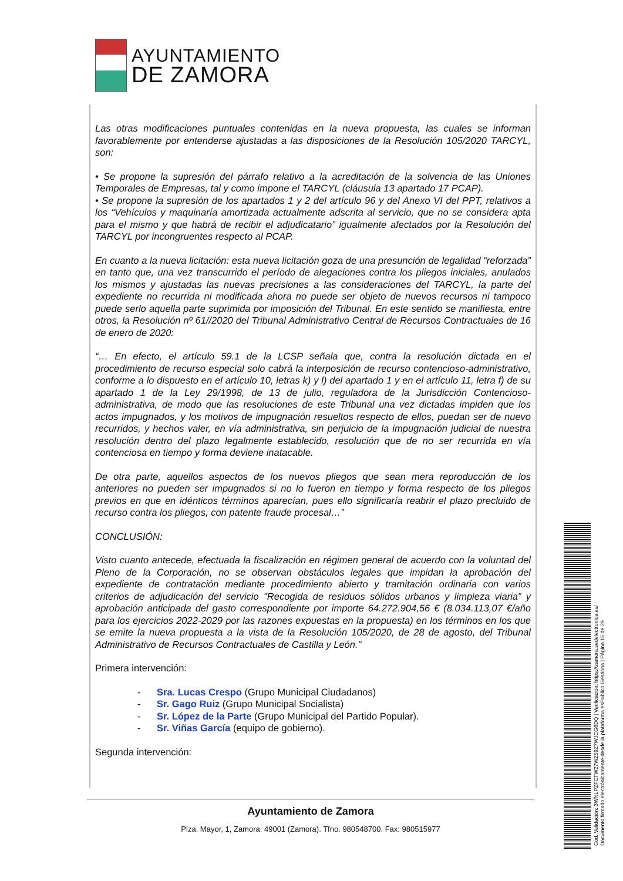AYUNTAMIENTO
DE ZAMORA
Las otras modificaciones puntuales contenidas en la nueva propuesta, las cuales se informan favorablemente por entenderse ajustadas a las disposiciones de la Resolución 105/2020 TARCYL, son:
• Se propone la supresión del párrafo relativo a la acreditación de la solvencia de las Uniones Temporales de Empresas, tal y como impone el TARCYL (cláusula 13 apartado 17 PCAP).
• Se propone la supresión de los apartados 1 y 2 del artículo 96 y del Anexo VI del PPT, relativos a los “Vehículos y maquinaría amortizada actualmente adscrita al servicio, que no se considera apta para el mismo y que habrá de recibir el adjudicatario” igualmente afectados por la Resolución del TARCYL por incongruentes respecto al PCAP.
En cuanto a la nueva licitación: esta nueva licitación goza de una presunción de legalidad “reforzada” en tanto que, una vez transcurrido el período de alegaciones contra los pliegos iniciales, anulados los mismos y ajustadas las nuevas precisiones a las consideraciones del TARCYL, la parte del expediente no recurrida ni modificada ahora no puede ser objeto de nuevos recursos ni tampoco puede serlo aquella parte suprimida por imposición del Tribunal. En este sentido se manifiesta, entre otros, la Resolución nº 61//2020 del Tribunal Administrativo Central de Recursos Contractuales de 16 de enero de 2020:
“… En efecto, el artículo 59.1 de la LCSP señala que, contra la resolución dictada en el procedimiento de recurso especial solo cabrá la interposición de recurso contencioso-administrativo, conforme a lo dispuesto en el artículo 10, letras k) y l) del apartado 1 y en el artículo 11, letra f) de su apartado 1 de la Ley 29/1998, de 13 de julio, reguladora de la Jurisdicción Contencioso-administrativa, de modo que las resoluciones de este Tribunal una vez dictadas impiden que los actos impugnados, y los motivos de impugnación resueltos respecto de ellos, puedan ser de nuevo recurridos, y hechos valer, en vía administrativa, sin perjuicio de la impugnación judicial de nuestra resolución dentro del plazo legalmente establecido, resolución que de no ser recurrida en vía contenciosa en tiempo y forma deviene inatacable.
De otra parte, aquellos aspectos de los nuevos pliegos que sean mera reproducción de los anteriores no pueden ser impugnados si no lo fueron en tiempo y forma respecto de los pliegos previos en que en idénticos términos aparecían, pues ello significaría reabrir el plazo precluido de recurso contra los pliegos, con patente fraude procesal…”
CONCLUSIÓN:
Visto cuanto antecede, efectuada la fiscalización en régimen general de acuerdo con la voluntad del Pleno de la Corporación, no se observan obstáculos legales que impidan la aprobación del expediente de contratación mediante procedimiento abierto y tramitación ordinaria con varios criterios de adjudicación del servicio "Recogida de residuos sólidos urbanos y limpieza viaria” y aprobación anticipada del gasto correspondiente por importe 64.272.904,56 € (8.034.113,07 €/año para los ejercicios 2022-2029 por las razones expuestas en la propuesta) en los términos en los que se emite la nueva propuesta a la vista de la Resolución 105/2020, de 28 de agosto, del Tribunal Administrativo de Recursos Contractuales de Castilla y León."
Primera intervención:
- Sra. Lucas Crespo (Grupo Municipal Ciudadanos)
- Sr. Gago Ruiz (Grupo Municipal Socialista)
- Sr. López de la Parte (Grupo Municipal del Partido Popular).
- Sr. Viñas García (equipo de gobierno).
Segunda intervención:
Ayuntamiento de Zamora
Plza. Mayor, 1, Zamora. 49001 (Zamora). Tfno. 980548700. Fax: 980515977
Cód. Validación: 3WNLPZFCTW27WZ59Z7WJCG6DQ | Verificación: https://zamora.sedelectronica.es/
Documento firmado electrónicamente desde la plataforma esPublico Gestiona | Página 15 de 29